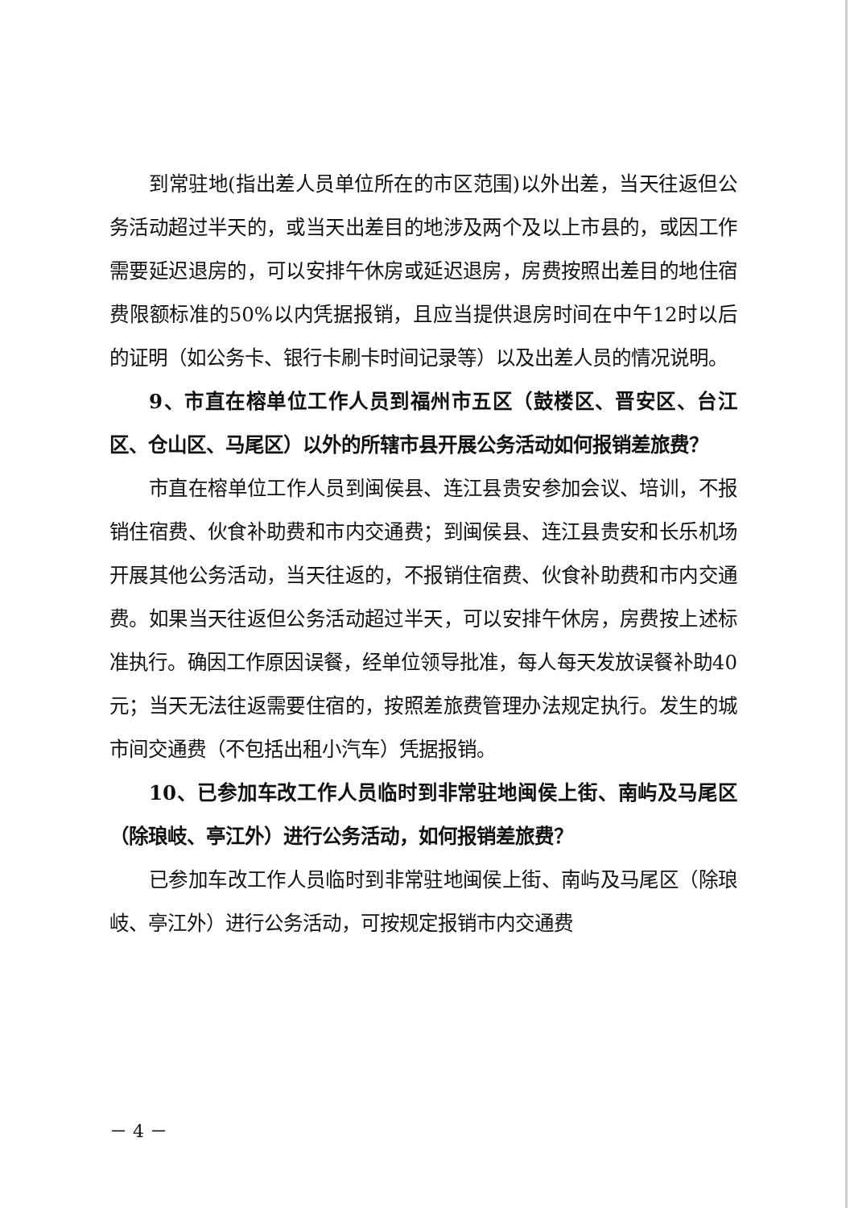到常驻地(指出差人员单位所在的市区范围)以外出差，当天往返但公务活动超过半天的，或当天出差目的地涉及两个及以上市县的，或因工作需要延迟退房的，可以安排午休房或延迟退房，房费按照出差目的地住宿费限额标准的50%以内凭据报销，且应当提供退房时间在中午12时以后的证明（如公务卡、银行卡刷卡时间记录等）以及出差人员的情况说明。
9、市直在榕单位工作人员到福州市五区（鼓楼区、晋安区、台江区、仓山区、马尾区）以外的所辖市县开展公务活动如何报销差旅费？
市直在榕单位工作人员到闽侯县、连江县贵安参加会议、培训，不报销住宿费、伙食补助费和市内交通费；到闽侯县、连江县贵安和长乐机场开展其他公务活动，当天往返的，不报销住宿费、伙食补助费和市内交通费。如果当天往返但公务活动超过半天，可以安排午休房，房费按上述标准执行。确因工作原因误餐，经单位领导批准，每人每天发放误餐补助40元；当天无法往返需要住宿的，按照差旅费管理办法规定执行。发生的城市间交通费（不包括出租小汽车）凭据报销。
10、已参加车改工作人员临时到非常驻地闽侯上街、南屿及马尾区（除琅岐、亭江外）进行公务活动，如何报销差旅费？
已参加车改工作人员临时到非常驻地闽侯上街、南屿及马尾区（除琅岐、亭江外）进行公务活动，可按规定报销市内交通费
－ 4 －